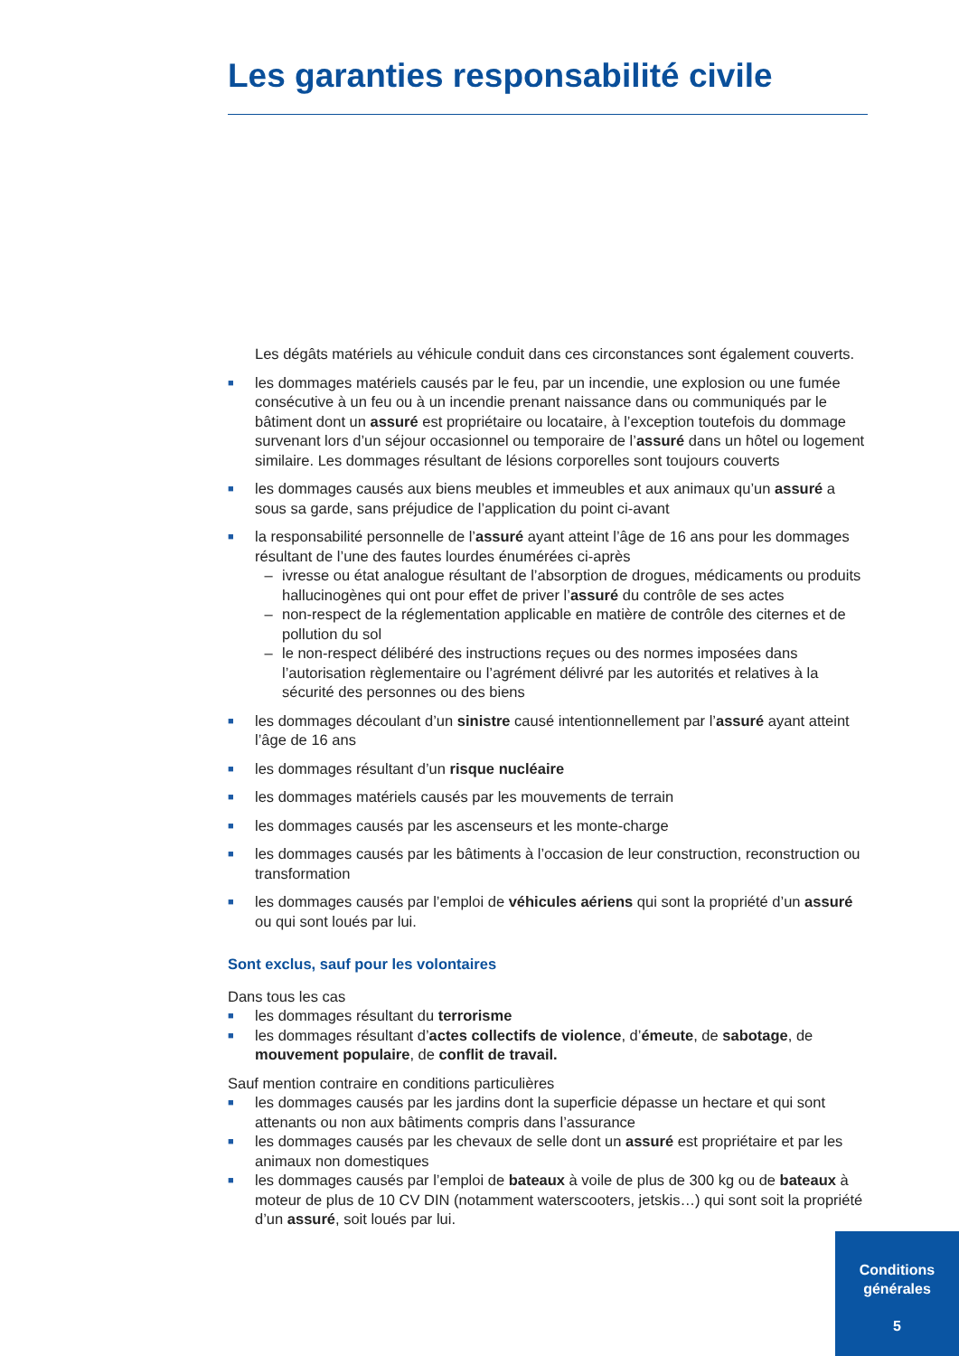Les garanties responsabilité civile
Les dégâts matériels au véhicule conduit dans ces circonstances sont également couverts.
■
les dommages matériels causés par le feu, par un incendie, une explosion ou une fumée consécutive à un feu ou à un incendie prenant naissance dans ou communiqués par le bâtiment dont un assuré est propriétaire ou locataire, à l’exception toutefois du dommage survenant lors d’un séjour occasionnel ou temporaire de l’assuré dans un hôtel ou logement similaire. Les dommages résultant de lésions corporelles sont toujours couverts
■
les dommages causés aux biens meubles et immeubles et aux animaux qu’un assuré a sous sa garde, sans préjudice de l’application du point ci-avant
■
la responsabilité personnelle de l’assuré ayant atteint l’âge de 16 ans pour les dommages résultant de l’une des fautes lourdes énumérées ci-après
– ivresse ou état analogue résultant de l’absorption de drogues, médicaments ou produits hallucinogènes qui ont pour effet de priver l’assuré du contrôle de ses actes
– non-respect de la réglementation applicable en matière de contrôle des citernes et de pollution du sol
– le non-respect délibéré des instructions reçues ou des normes imposées dans l’autorisation règlementaire ou l’agrément délivré par les autorités et relatives à la sécurité des personnes ou des biens
■
les dommages découlant d’un sinistre causé intentionnellement par l’assuré ayant atteint l’âge de 16 ans
■
les dommages résultant d’un risque nucléaire
■
les dommages matériels causés par les mouvements de terrain
■
les dommages causés par les ascenseurs et les monte-charge
■
les dommages causés par les bâtiments à l’occasion de leur construction, reconstruction ou transformation
■
les dommages causés par l’emploi de véhicules aériens qui sont la propriété d’un assuré ou qui sont loués par lui.
Sont exclus, sauf pour les volontaires
Dans tous les cas
■
les dommages résultant du terrorisme
■
les dommages résultant d’actes collectifs de violence, d’émeute, de sabotage, de mouvement populaire, de conflit de travail.
Sauf mention contraire en conditions particulières
■
les dommages causés par les jardins dont la superficie dépasse un hectare et qui sont attenants ou non aux bâtiments compris dans l’assurance
■
les dommages causés par les chevaux de selle dont un assuré est propriétaire et par les animaux non domestiques
■
les dommages causés par l’emploi de bateaux à voile de plus de 300 kg ou de bateaux à moteur de plus de 10 CV DIN (notamment waterscooters, jetskis…) qui sont soit la propriété d’un assuré, soit loués par lui.
Conditions
générales
5